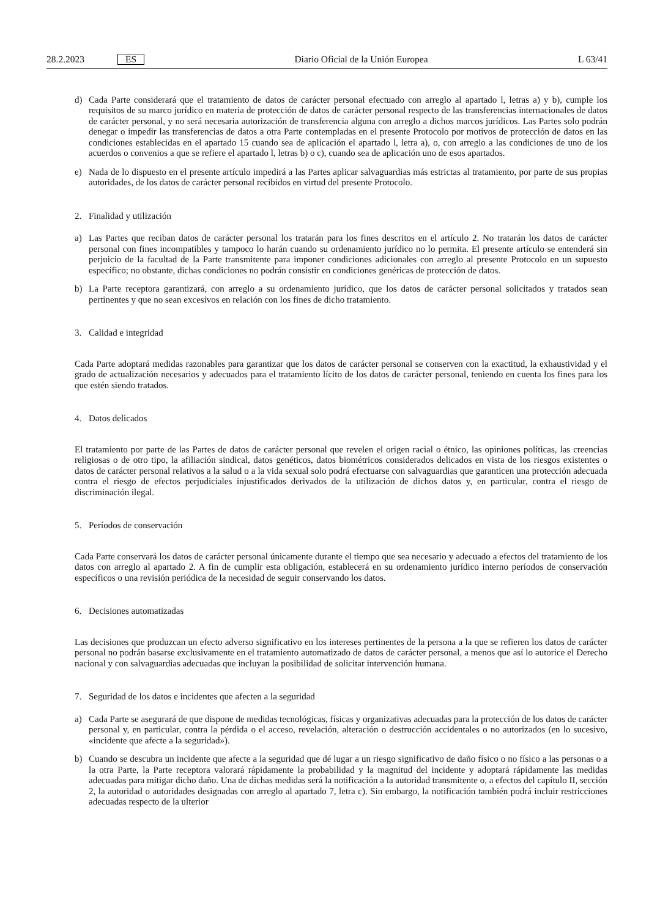28.2.2023 ES
Diario Oficial de la Unión Europea L 63/41
d) Cada Parte considerará que el tratamiento de datos de carácter personal efectuado con arreglo al apartado l, letras a) y b), cumple los requisitos de su marco jurídico en materia de protección de datos de carácter personal respecto de las transferencias internacionales de datos de carácter personal, y no será necesaria autorización de transferencia alguna con arreglo a dichos marcos jurídicos. Las Partes solo podrán denegar o impedir las transferencias de datos a otra Parte contempladas en el presente Protocolo por motivos de protección de datos en las condiciones establecidas en el apartado 15 cuando sea de aplicación el apartado l, letra a), o, con arreglo a las condiciones de uno de los acuerdos o convenios a que se refiere el apartado l, letras b) o c), cuando sea de aplicación uno de esos apartados.
e) Nada de lo dispuesto en el presente artículo impedirá a las Partes aplicar salvaguardias más estrictas al tratamiento, por parte de sus propias autoridades, de los datos de carácter personal recibidos en virtud del presente Protocolo.
2. Finalidad y utilización
a) Las Partes que reciban datos de carácter personal los tratarán para los fines descritos en el artículo 2. No tratarán los datos de carácter personal con fines incompatibles y tampoco lo harán cuando su ordenamiento jurídico no lo permita. El presente artículo se entenderá sin perjuicio de la facultad de la Parte transmitente para imponer condiciones adicionales con arreglo al presente Protocolo en un supuesto específico; no obstante, dichas condiciones no podrán consistir en condiciones genéricas de protección de datos.
b) La Parte receptora garantizará, con arreglo a su ordenamiento jurídico, que los datos de carácter personal solicitados y tratados sean pertinentes y que no sean excesivos en relación con los fines de dicho tratamiento.
3. Calidad e integridad
Cada Parte adoptará medidas razonables para garantizar que los datos de carácter personal se conserven con la exactitud, la exhaustividad y el grado de actualización necesarios y adecuados para el tratamiento lícito de los datos de carácter personal, teniendo en cuenta los fines para los que estén siendo tratados.
4. Datos delicados
El tratamiento por parte de las Partes de datos de carácter personal que revelen el origen racial o étnico, las opiniones políticas, las creencias religiosas o de otro tipo, la afiliación sindical, datos genéticos, datos biométricos considerados delicados en vista de los riesgos existentes o datos de carácter personal relativos a la salud o a la vida sexual solo podrá efectuarse con salvaguardias que garanticen una protección adecuada contra el riesgo de efectos perjudiciales injustificados derivados de la utilización de dichos datos y, en particular, contra el riesgo de discriminación ilegal.
5. Períodos de conservación
Cada Parte conservará los datos de carácter personal únicamente durante el tiempo que sea necesario y adecuado a efectos del tratamiento de los datos con arreglo al apartado 2. A fin de cumplir esta obligación, establecerá en su ordenamiento jurídico interno períodos de conservación específicos o una revisión periódica de la necesidad de seguir conservando los datos.
6. Decisiones automatizadas
Las decisiones que produzcan un efecto adverso significativo en los intereses pertinentes de la persona a la que se refieren los datos de carácter personal no podrán basarse exclusivamente en el tratamiento automatizado de datos de carácter personal, a menos que así lo autorice el Derecho nacional y con salvaguardias adecuadas que incluyan la posibilidad de solicitar intervención humana.
7. Seguridad de los datos e incidentes que afecten a la seguridad
a) Cada Parte se asegurará de que dispone de medidas tecnológicas, físicas y organizativas adecuadas para la protección de los datos de carácter personal y, en particular, contra la pérdida o el acceso, revelación, alteración o destrucción accidentales o no autorizados (en lo sucesivo, «incidente que afecte a la seguridad»).
b) Cuando se descubra un incidente que afecte a la seguridad que dé lugar a un riesgo significativo de daño físico o no físico a las personas o a la otra Parte, la Parte receptora valorará rápidamente la probabilidad y la magnitud del incidente y adoptará rápidamente las medidas adecuadas para mitigar dicho daño. Una de dichas medidas será la notificación a la autoridad transmitente o, a efectos del capítulo II, sección 2, la autoridad o autoridades designadas con arreglo al apartado 7, letra c). Sin embargo, la notificación también podrá incluir restricciones adecuadas respecto de la ulterior